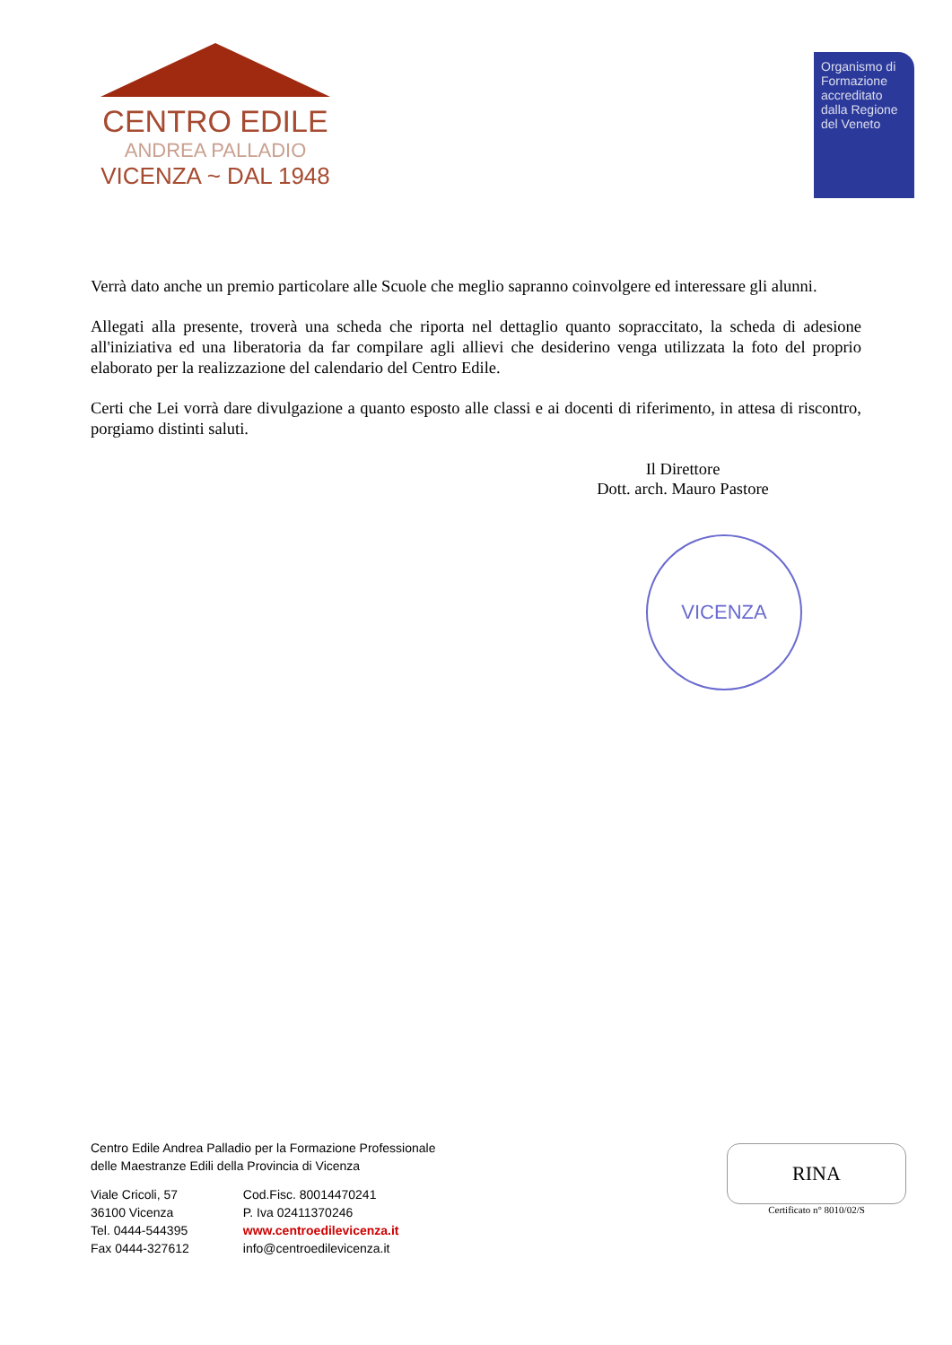CENTRO EDILE
ANDREA PALLADIO
VICENZA ~ DAL 1948
Organismo di Formazione accreditato dalla Regione del Veneto
Verrà dato anche un premio particolare alle Scuole che meglio sapranno coinvolgere ed interessare gli alunni.
Allegati alla presente, troverà una scheda che riporta nel dettaglio quanto sopraccitato, la scheda di adesione all'iniziativa ed una liberatoria da far compilare agli allievi che desiderino venga utilizzata la foto del proprio elaborato per la realizzazione del calendario del Centro Edile.
Certi che Lei vorrà dare divulgazione a quanto esposto alle classi e ai docenti di riferimento, in attesa di riscontro, porgiamo distinti saluti.
Il Direttore
Dott. arch. Mauro Pastore
VICENZA
Centro Edile Andrea Palladio per la Formazione Professionale
delle Maestranze Edili della Provincia di Vicenza
Viale Cricoli, 57
36100 Vicenza
Tel. 0444-544395
Fax 0444-327612
Cod.Fisc. 80014470241
P. Iva 02411370246
www.centroedilevicenza.it
info@centroedilevicenza.it
RINA
Certificato n° 8010/02/S